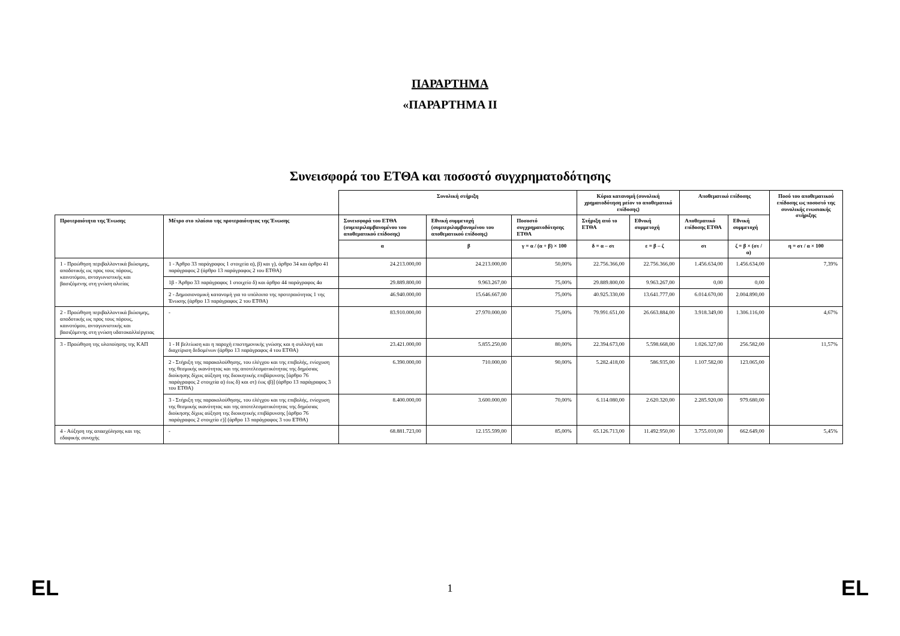ΠΑΡΑΡΤΗΜΑ
«ΠΑΡΑΡΤΗΜΑ ΙΙ
Συνεισφορά του ΕΤΘΑ και ποσοστό συγχρηματοδότησης
| | | Συνολική στήριξη | | | Κύρια κατανομή (συνολική χρηματοδότηση μείον το αποθεματικό επίδοσης) | | Αποθεματικό επίδοσης | | Ποσό του αποθεματικού επίδοσης ως ποσοστό της συνολικής ενωσιακής στήριξης |
| Προτεραιότητα της Ένωσης | Μέτρο στο πλαίσιο της προτεραιότητας της Ένωσης | Συνεισφορά του ΕΤΘΑ (συμπεριλαμβανομένου του αποθεματικού επίδοσης) | Εθνική συμμετοχή (συμπεριλαμβανομένου του αποθεματικού επίδοσης) | Ποσοστό συγχρηματοδότησης ΕΤΘΑ | Στήριξη από το ΕΤΘΑ | Εθνική συμμετοχή | Αποθεματικό επίδοσης ΕΤΘΑ | Εθνική συμμετοχή | |
| | | α | β | γ = α / (α + β) × 100 | δ = α – στ | ε = β – ζ | στ | ζ = β × (στ / α) | η = στ / α × 100 |
| 1 - Προώθηση περιβαλλοντικά βιώσιμης, αποδοτικής ως προς τους πόρους, καινοτόμου, ανταγωνιστικής και βασιζόμενης στη γνώση αλιείας | 1 - Άρθρο 33 παράγραφος 1 στοιχεία α), β) και γ), άρθρο 34 και άρθρο 41 παράγραφος 2 (άρθρο 13 παράγραφος 2 του ΕΤΘΑ) | 24.213.000,00 | 24.213.000,00 | 50,00% | 22.756.366,00 | 22.756.366,00 | 1.456.634,00 | 1.456.634,00 | 7,39% |
| | 1β - Άρθρο 33 παράγραφος 1 στοιχείο δ) και άρθρο 44 παράγραφος 4α | 29.889.800,00 | 9.963.267,00 | 75,00% | 29.889.800,00 | 9.963.267,00 | 0,00 | 0,00 | |
| | 2 - Δημοσιονομική κατανομή για το υπόλοιπο της προτεραιότητας 1 της Ένωσης (άρθρο 13 παράγραφος 2 του ΕΤΘΑ) | 46.940.000,00 | 15.646.667,00 | 75,00% | 40.925.330,00 | 13.641.777,00 | 6.014.670,00 | 2.004.890,00 | |
| 2 - Προώθηση περιβαλλοντικά βιώσιμης, αποδοτικής ως προς τους πόρους, καινοτόμου, ανταγωνιστικής και βασιζόμενης στη γνώση υδατοκαλλιέργειας | - | 83.910.000,00 | 27.970.000,00 | 75,00% | 79.991.651,00 | 26.663.884,00 | 3.918.349,00 | 1.306.116,00 | 4,67% |
| 3 - Προώθηση της υλοποίησης της ΚΑΠ | 1 - Η βελτίωση και η παροχή επιστημονικής γνώσης και η συλλογή και διαχείριση δεδομένων (άρθρο 13 παράγραφος 4 του ΕΤΘΑ) | 23.421.000,00 | 5.855.250,00 | 80,00% | 22.394.673,00 | 5.598.668,00 | 1.026.327,00 | 256.582,00 | 11,57% |
| | 2 - Στήριξη της παρακολούθησης, του ελέγχου και της επιβολής, ενίσχυση της θεσμικής ικανότητας και της αποτελεσματικότητας της δημόσιας διοίκησης δίχως αύξηση της διοικητικής επιβάρυνσης [άρθρο 76 παράγραφος 2 στοιχεία α) έως δ) και στ) έως ιβ)] (άρθρο 13 παράγραφος 3 του ΕΤΘΑ) | 6.390.000,00 | 710.000,00 | 90,00% | 5.282.418,00 | 586.935,00 | 1.107.582,00 | 123.065,00 | |
| | 3 - Στήριξη της παρακολούθησης, του ελέγχου και της επιβολής, ενίσχυση της θεσμικής ικανότητας και της αποτελεσματικότητας της δημόσιας διοίκησης δίχως αύξηση της διοικητικής επιβάρυνσης [άρθρο 76 παράγραφος 2 στοιχείο ε)] (άρθρο 13 παράγραφος 3 του ΕΤΘΑ) | 8.400.000,00 | 3.600.000,00 | 70,00% | 6.114.080,00 | 2.620.320,00 | 2.285.920,00 | 979.680,00 | |
| 4 - Αύξηση της απασχόλησης και της εδαφικής συνοχής | - | 68.881.723,00 | 12.155.599,00 | 85,00% | 65.126.713,00 | 11.492.950,00 | 3.755.010,00 | 662.649,00 | 5,45% |
EL 1 EL